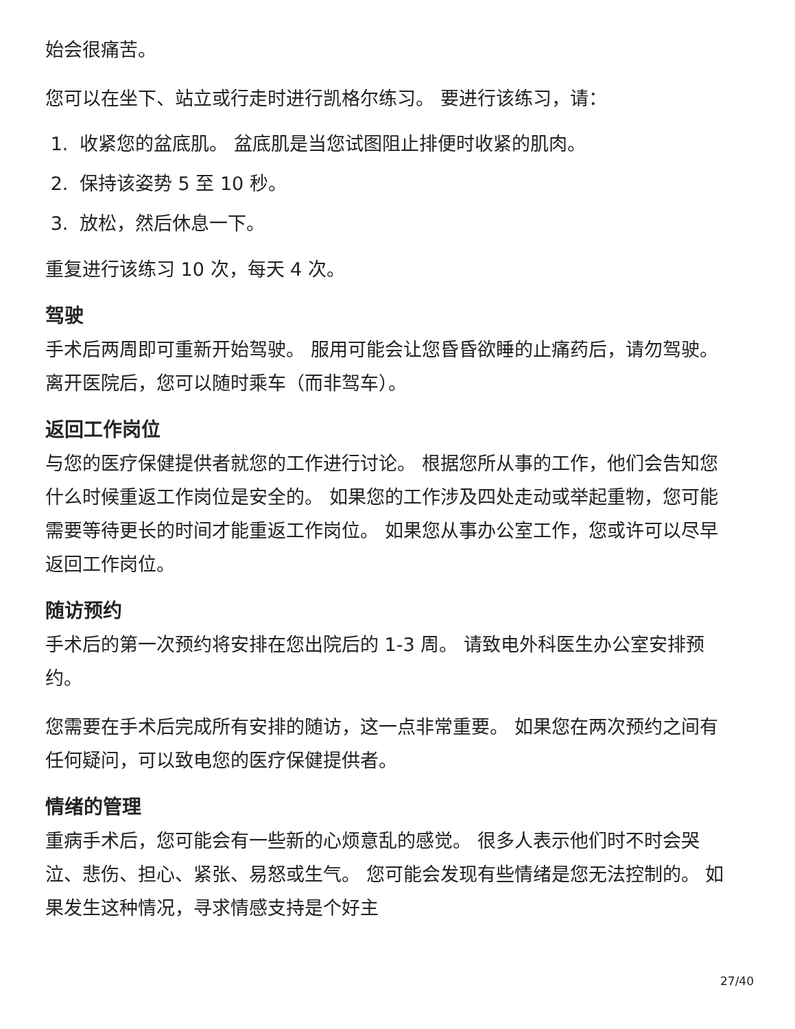始会很痛苦。
您可以在坐下、站立或行走时进行凯格尔练习。 要进行该练习，请：
1. 收紧您的盆底肌。 盆底肌是当您试图阻止排便时收紧的肌肉。
2. 保持该姿势 5 至 10 秒。
3. 放松，然后休息一下。
重复进行该练习 10 次，每天 4 次。
驾驶
手术后两周即可重新开始驾驶。 服用可能会让您昏昏欲睡的止痛药后，请勿驾驶。 离开医院后，您可以随时乘车（而非驾车）。
返回工作岗位
与您的医疗保健提供者就您的工作进行讨论。 根据您所从事的工作，他们会告知您什么时候重返工作岗位是安全的。 如果您的工作涉及四处走动或举起重物，您可能需要等待更长的时间才能重返工作岗位。 如果您从事办公室工作，您或许可以尽早返回工作岗位。
随访预约
手术后的第一次预约将安排在您出院后的 1-3 周。 请致电外科医生办公室安排预约。
您需要在手术后完成所有安排的随访，这一点非常重要。 如果您在两次预约之间有任何疑问，可以致电您的医疗保健提供者。
情绪的管理
重病手术后，您可能会有一些新的心烦意乱的感觉。 很多人表示他们时不时会哭泣、悲伤、担心、紧张、易怒或生气。 您可能会发现有些情绪是您无法控制的。 如果发生这种情况，寻求情感支持是个好主
27/40